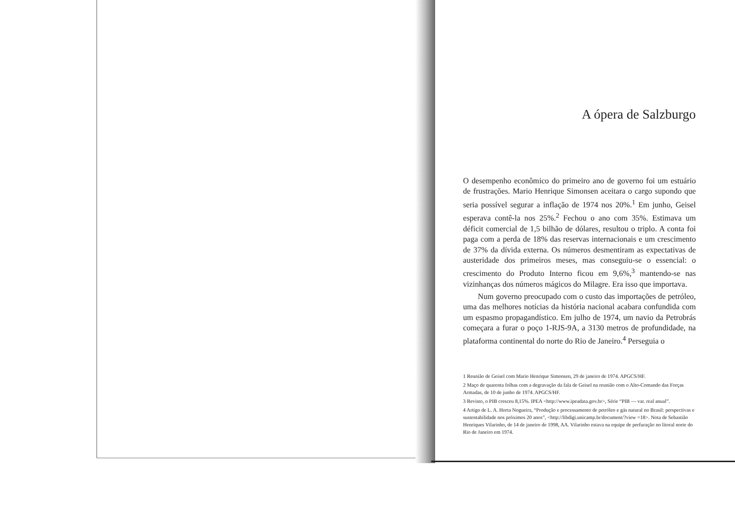A ópera de Salzburgo
O desempenho econômico do primeiro ano de governo foi um estuário de frustrações. Mario Henrique Simonsen aceitara o cargo supondo que seria possível segurar a inflação de 1974 nos 20%.<sup>1</sup> Em junho, Geisel esperava contê-la nos 25%.<sup>2</sup> Fechou o ano com 35%. Estimava um déficit comercial de 1,5 bilhão de dólares, resultou o triplo. A conta foi paga com a perda de 18% das reservas internacionais e um crescimento de 37% da dívida externa. Os números desmentiram as expectativas de austeridade dos primeiros meses, mas conseguiu-se o essencial: o crescimento do Produto Interno ficou em 9,6%,<sup>3</sup> mantendo-se nas vizinhanças dos números mágicos do Milagre. Era isso que importava.
Num governo preocupado com o custo das importações de petróleo, uma das melhores notícias da história nacional acabara confundida com um espasmo propagandístico. Em julho de 1974, um navio da Petrobrás começara a furar o poço 1-RJS-9A, a 3130 metros de profundidade, na plataforma continental do norte do Rio de Janeiro.<sup>4</sup> Perseguia o
1 Reunião de Geisel com Mario Henrique Simonsen, 29 de janeiro de 1974. APGCS/HF.
2 Maço de quarenta folhas com a degravação da fala de Geisel na reunião com o Alto-Comando das Forças Armadas, de 10 de junho de 1974. APGCS/HF.
3 Revisto, o PIB cresceu 8,15%. IPEA <http://www.ipeadata.gov.br>, Série “PIB — var. real anual”.
4 Artigo de L. A. Horta Nogueira, “Produção e processamento de petróleo e gás natural no Brasil: perspectivas e sustentabilidade nos próximos 20 anos”, <http://libdigi.unicamp.br/document/?view =18>. Nota de Sebastião Henriques Vilarinho, de 14 de janeiro de 1998, AA. Vilarinho estava na equipe de perfuração no litoral norte do Rio de Janeiro em 1974.